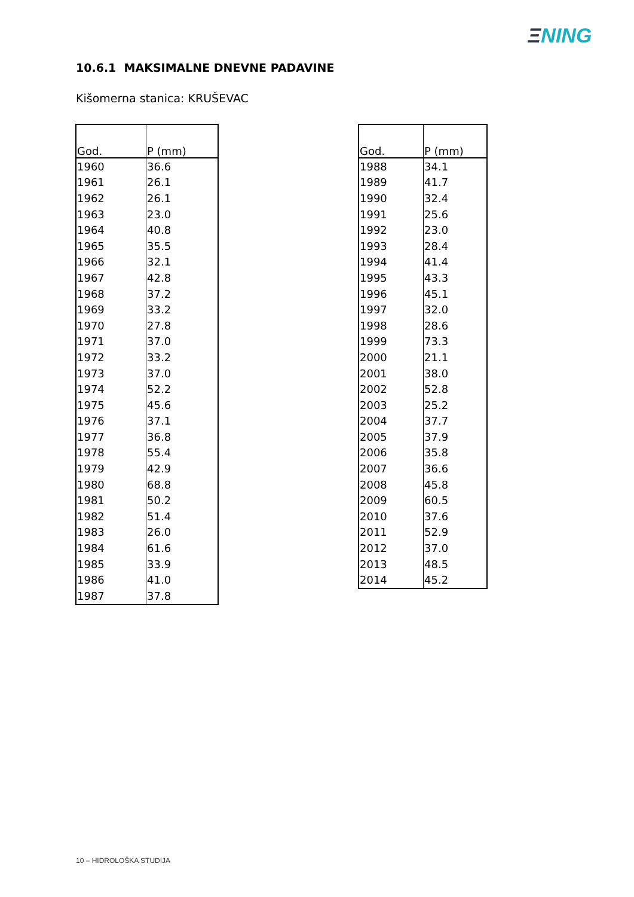ΞNING
10.6.1 MAKSIMALNE DNEVNE PADAVINE
Kišomerna stanica: KRUŠEVAC
| God. | P (mm) |
| --- | --- |
| 1960 | 36.6 |
| 1961 | 26.1 |
| 1962 | 26.1 |
| 1963 | 23.0 |
| 1964 | 40.8 |
| 1965 | 35.5 |
| 1966 | 32.1 |
| 1967 | 42.8 |
| 1968 | 37.2 |
| 1969 | 33.2 |
| 1970 | 27.8 |
| 1971 | 37.0 |
| 1972 | 33.2 |
| 1973 | 37.0 |
| 1974 | 52.2 |
| 1975 | 45.6 |
| 1976 | 37.1 |
| 1977 | 36.8 |
| 1978 | 55.4 |
| 1979 | 42.9 |
| 1980 | 68.8 |
| 1981 | 50.2 |
| 1982 | 51.4 |
| 1983 | 26.0 |
| 1984 | 61.6 |
| 1985 | 33.9 |
| 1986 | 41.0 |
| 1987 | 37.8 |
| God. | P (mm) |
| --- | --- |
| 1988 | 34.1 |
| 1989 | 41.7 |
| 1990 | 32.4 |
| 1991 | 25.6 |
| 1992 | 23.0 |
| 1993 | 28.4 |
| 1994 | 41.4 |
| 1995 | 43.3 |
| 1996 | 45.1 |
| 1997 | 32.0 |
| 1998 | 28.6 |
| 1999 | 73.3 |
| 2000 | 21.1 |
| 2001 | 38.0 |
| 2002 | 52.8 |
| 2003 | 25.2 |
| 2004 | 37.7 |
| 2005 | 37.9 |
| 2006 | 35.8 |
| 2007 | 36.6 |
| 2008 | 45.8 |
| 2009 | 60.5 |
| 2010 | 37.6 |
| 2011 | 52.9 |
| 2012 | 37.0 |
| 2013 | 48.5 |
| 2014 | 45.2 |
10 – HIDROLOŠKA STUDIJA